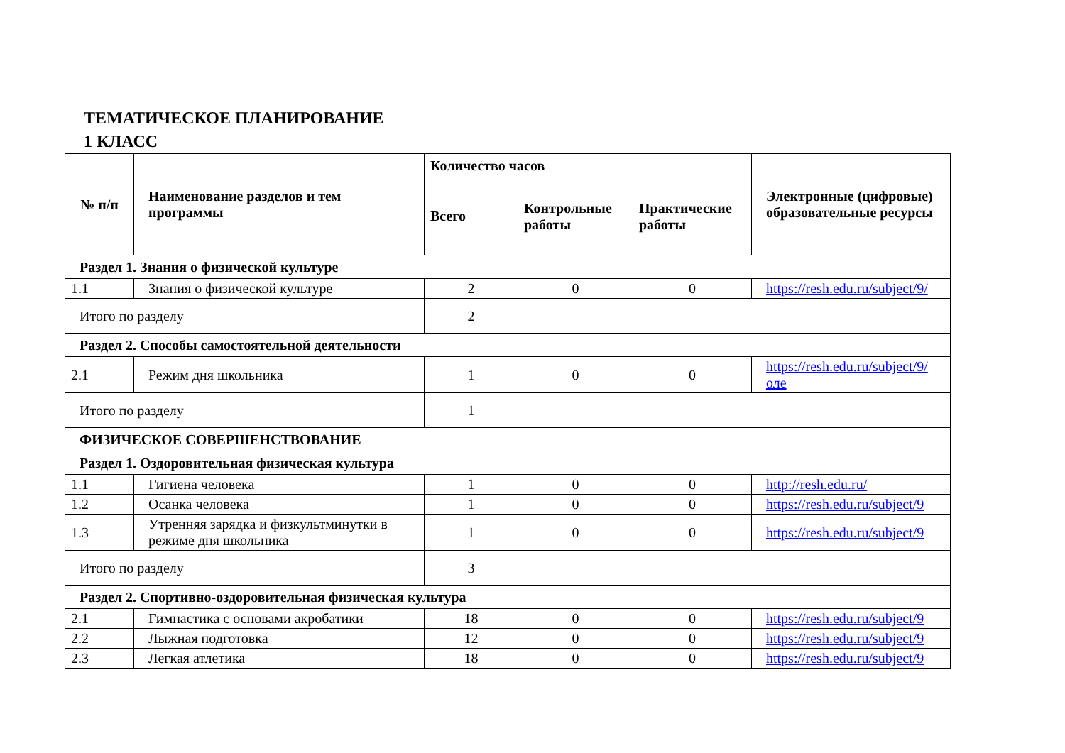ТЕМАТИЧЕСКОЕ ПЛАНИРОВАНИЕ
1 КЛАСС
| № п/п | Наименование разделов и тем программы | Количество часов | | | Электронные (цифровые) образовательные ресурсы |
| --- | --- | --- | --- | --- | --- |
| | | Всего | Контрольные работы | Практические работы | |
| Раздел 1. Знания о физической культуре | | | | | |
| 1.1 | Знания о физической культуре | 2 | 0 | 0 | https://resh.edu.ru/subject/9/ |
| Итого по разделу | | 2 | | | |
| Раздел 2. Способы самостоятельной деятельности | | | | | |
| 2.1 | Режим дня школьника | 1 | 0 | 0 | https://resh.edu.ru/subject/9/оле |
| Итого по разделу | | 1 | | | |
| ФИЗИЧЕСКОЕ СОВЕРШЕНСТВОВАНИЕ | | | | | |
| Раздел 1. Оздоровительная физическая культура | | | | | |
| 1.1 | Гигиена человека | 1 | 0 | 0 | http://resh.edu.ru/ |
| 1.2 | Осанка человека | 1 | 0 | 0 | https://resh.edu.ru/subject/9 |
| 1.3 | Утренняя зарядка и физкультминутки в режиме дня школьника | 1 | 0 | 0 | https://resh.edu.ru/subject/9 |
| Итого по разделу | | 3 | | | |
| Раздел 2. Спортивно-оздоровительная физическая культура | | | | | |
| 2.1 | Гимнастика с основами акробатики | 18 | 0 | 0 | https://resh.edu.ru/subject/9 |
| 2.2 | Лыжная подготовка | 12 | 0 | 0 | https://resh.edu.ru/subject/9 |
| 2.3 | Легкая атлетика | 18 | 0 | 0 | https://resh.edu.ru/subject/9 |